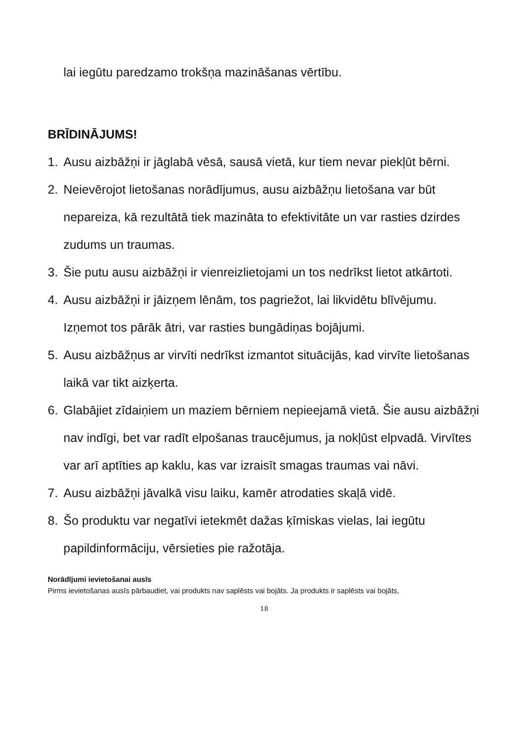lai iegūtu paredzamo trokšņa mazināšanas vērtību.
BRĪDINĀJUMS!
1. Ausu aizbāžņi ir jāglabā vēsā, sausā vietā, kur tiem nevar piekļūt bērni.
2. Neievērojot lietošanas norādījumus, ausu aizbāžņu lietošana var būt nepareiza, kā rezultātā tiek mazināta to efektivitāte un var rasties dzirdes zudums un traumas.
3. Šie putu ausu aizbāžņi ir vienreizlietojami un tos nedrīkst lietot atkārtoti.
4. Ausu aizbāžņi ir jāizņem lēnām, tos pagriežot, lai likvidētu blīvējumu. Izņemot tos pārāk ātri, var rasties bungādiņas bojājumi.
5. Ausu aizbāžņus ar virvīti nedrīkst izmantot situācijās, kad virvīte lietošanas laikā var tikt aizķerta.
6. Glabājiet zīdaiņiem un maziem bērniem nepieejamā vietā. Šie ausu aizbāžņi nav indīgi, bet var radīt elpošanas traucējumus, ja nokļūst elpvadā. Virvītes var arī aptīties ap kaklu, kas var izraisīt smagas traumas vai nāvi.
7. Ausu aizbāžņi jāvalkā visu laiku, kamēr atrodaties skaļā vidē.
8. Šo produktu var negatīvi ietekmēt dažas ķīmiskas vielas, lai iegūtu papildinformāciju, vērsieties pie ražotāja.
Norādījumi ievietošanai ausīs
Pirms ievietošanas ausīs pārbaudiet, vai produkts nav saplēsts vai bojāts. Ja produkts ir saplēsts vai bojāts,
18